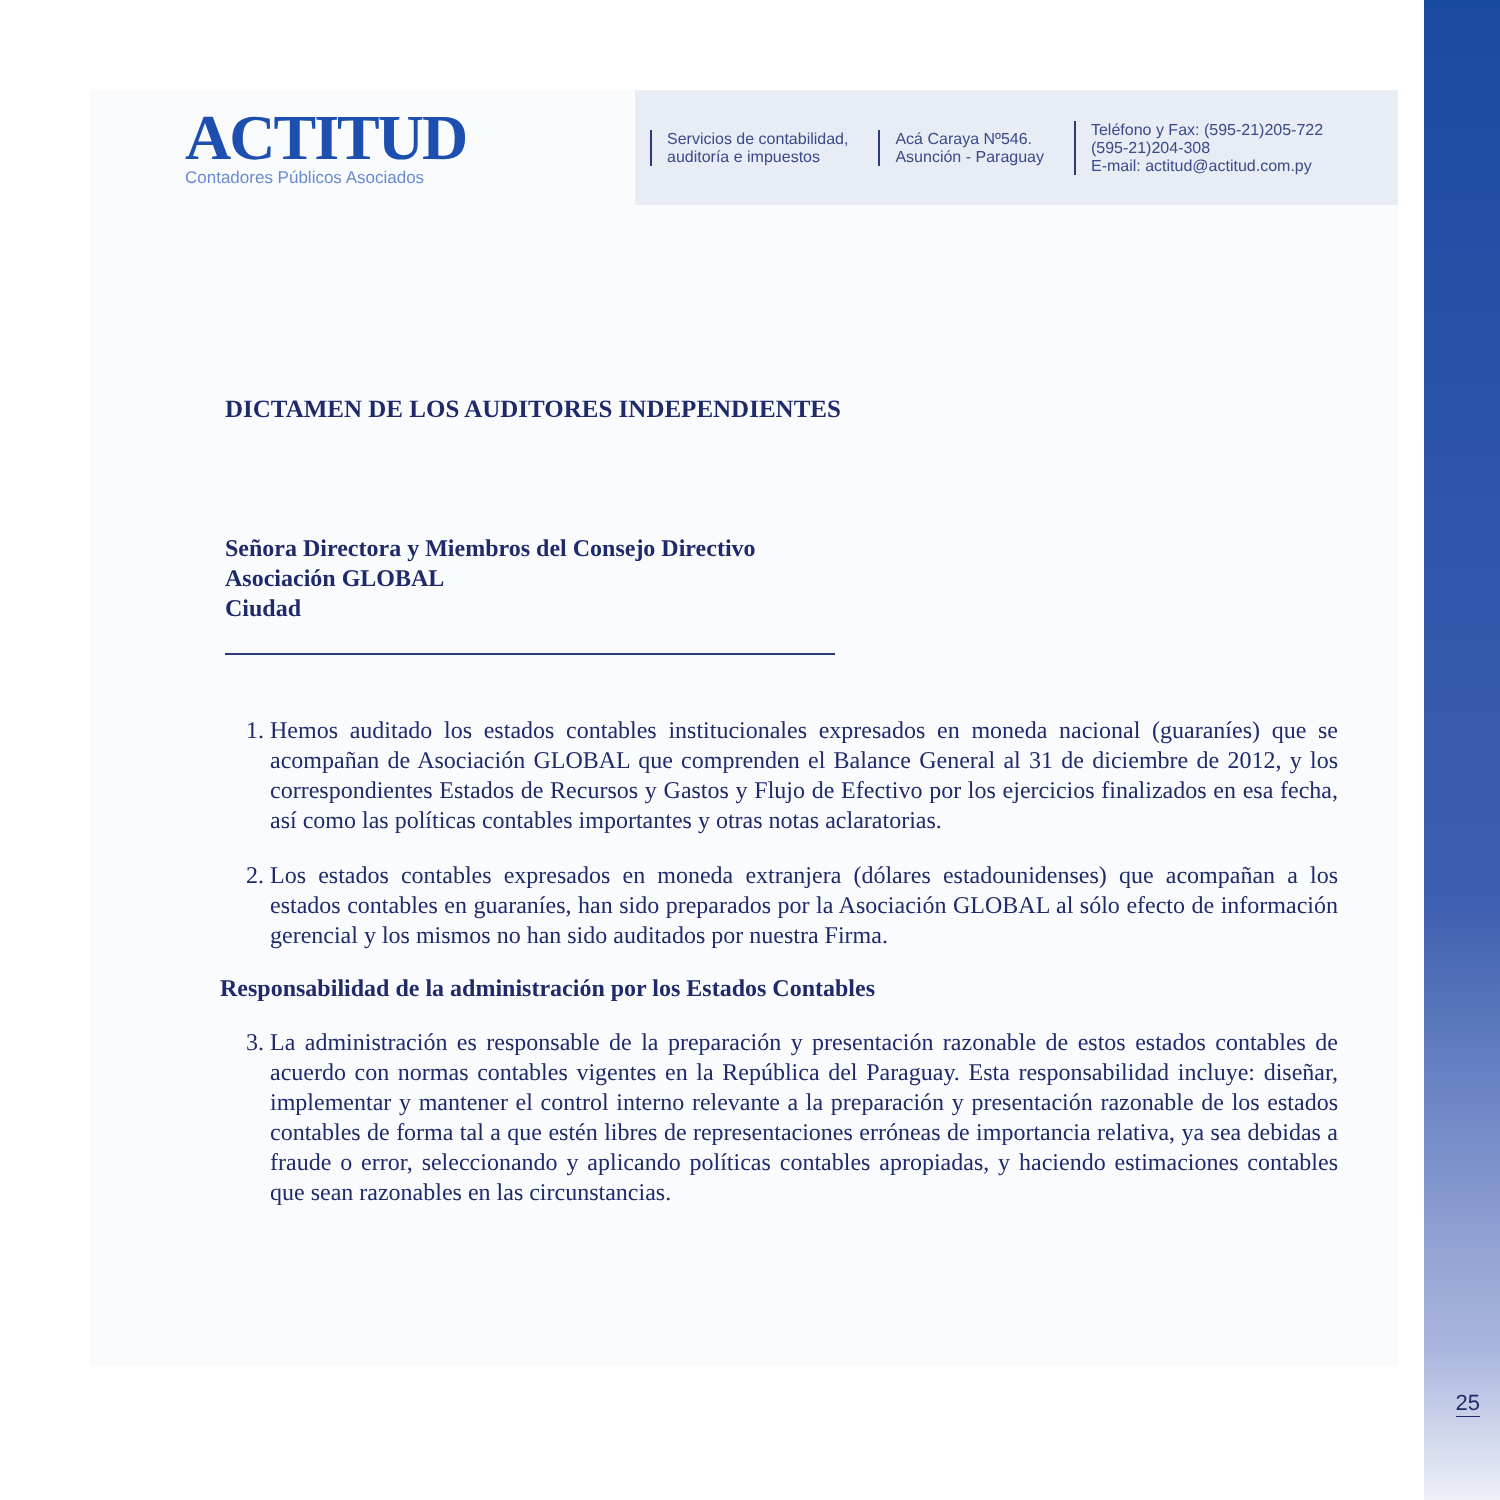ACTITUD
Contadores Públicos Asociados
Servicios de contabilidad,
auditoría e impuestos
Acá Caraya Nº546.
Asunción - Paraguay
Teléfono y Fax: (595-21)205-722
(595-21)204-308
E-mail: actitud@actitud.com.py
DICTAMEN DE LOS AUDITORES INDEPENDIENTES
Señora Directora y Miembros del Consejo Directivo
Asociación GLOBAL
Ciudad
1. Hemos auditado los estados contables institucionales expresados en moneda nacional (guaraníes) que se acompañan de Asociación GLOBAL que comprenden el Balance General al 31 de diciembre de 2012, y los correspondientes Estados de Recursos y Gastos y Flujo de Efectivo por los ejercicios finalizados en esa fecha, así como las políticas contables importantes y otras notas aclaratorias.
2. Los estados contables expresados en moneda extranjera (dólares estadounidenses) que acompañan a los estados contables en guaraníes, han sido preparados por la Asociación GLOBAL al sólo efecto de información gerencial y los mismos no han sido auditados por nuestra Firma.
Responsabilidad de la administración por los Estados Contables
3. La administración es responsable de la preparación y presentación razonable de estos estados contables de acuerdo con normas contables vigentes en la República del Paraguay. Esta responsabilidad incluye: diseñar, implementar y mantener el control interno relevante a la preparación y presentación razonable de los estados contables de forma tal a que estén libres de representaciones erróneas de importancia relativa, ya sea debidas a fraude o error, seleccionando y aplicando políticas contables apropiadas, y haciendo estimaciones contables que sean razonables en las circunstancias.
25